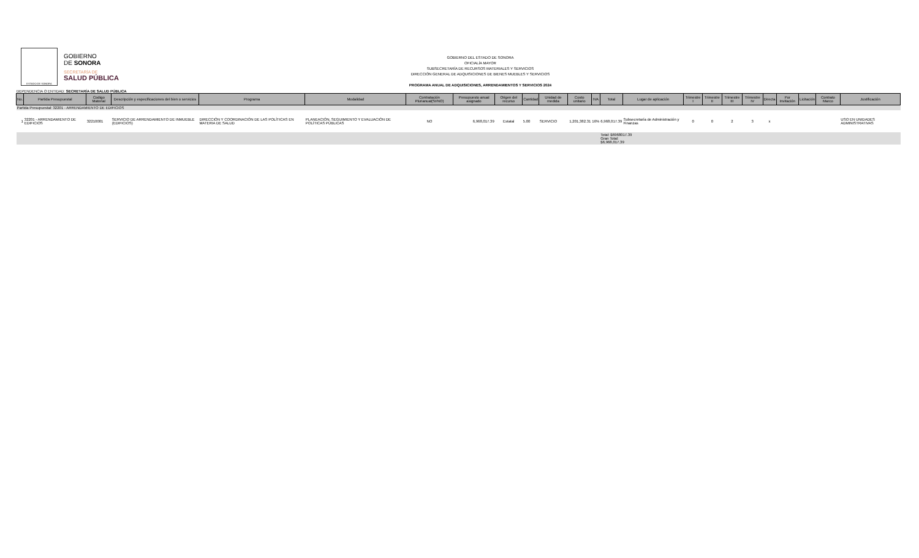ESTADO DE SONORA
GOBIERNO
DE SONORA
SECRETARÍA DE
SALUD PÚBLICA
GOBIERNO DEL ESTADO DE SONORA
OFICIALÍA MAYOR
SUBSECRETARÍA DE RECURSOS MATERIALES Y SERVICIOS
DIRECCIÓN GENERAL DE ADQUISICIONES DE BIENES MUEBLES Y SERVICIOS
PROGRAMA ANUAL DE ADQUISICIONES, ARRENDAMIENTOS Y SERVICIOS 2024
DEPENDENCIA O ENTIDAD: SECRETARÍA DE SALUD PÚBLICA
| No. | Partida Presupuestal | Codigo Material | Descripción y especificaciones del bien o servicios | Programa | Modalidad | Contratación Plurianual(SI/NO) | Presupuesto anual asignado | Origen del recurso | Cantidad | Unidad de medida | Costo unitario | IVA | Total | Lugar de aplicación | Trimestre I | Trimestre II | Trimestre III | Trimestre IV | Directa | Por Invitación | Licitación | Contrato Marco | Justificación |
| --- | --- | --- | --- | --- | --- | --- | --- | --- | --- | --- | --- | --- | --- | --- | --- | --- | --- | --- | --- | --- | --- | --- | --- |
| Partida Presupuestal: 32201 - ARRENDAMIENTO DE EDIFICIOS | | | | | | | | | | | | | | | | | | | | | | | |
| 1 | 32201 - ARRENDAMIENTO DE EDIFICIOS | 32210001 | SERVICIO DE ARRENDAMIENTO DE INMUEBLE (EDIFICIOS) | DIRECCIÓN Y COORDINACIÓN DE LAS POLÍTICAS EN MATERIA DE SALUD | PLANEACIÓN, SEGUIMIENTO Y EVALUACIÓN DE POLÍTICAS PÚBLICAS | NO | 6,968,017.39 | Estatal | 5.00 | SERVICIO | 1,201,382.31 | 16% | 6,968,017.39 | Subsecretaría de Administración y Finanzas | 0 | 0 | 2 | 3 | x | | | | USO EN UNIDADES ADMINISTRATIVAS |
| | | | | | | | | | | | | | Total: $6968017.39 Gran Total: $6,968,017.39 | | | | | | | | | | |